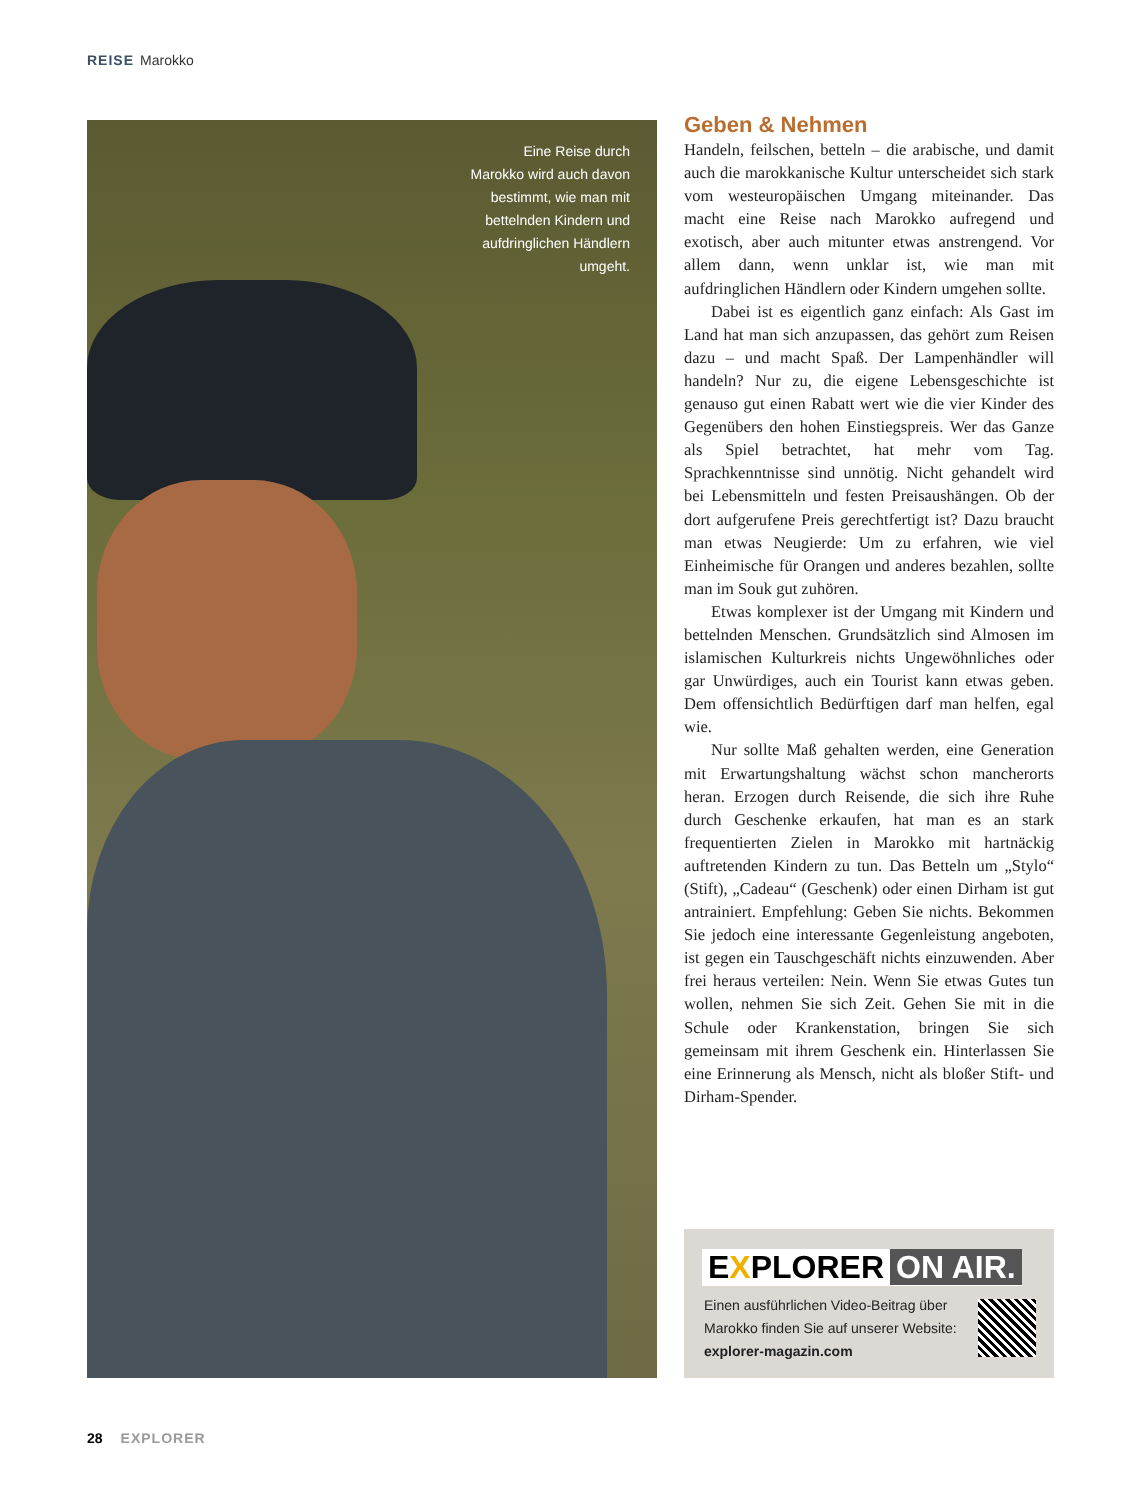REISE Marokko
Eine Reise durch Marokko wird auch davon bestimmt, wie man mit betteln­den Kindern und aufdringlichen Händ­lern umgeht.
Geben & Nehmen
Handeln, feilschen, betteln – die arabische, und damit auch die marokkanische Kultur unterscheidet sich stark vom westeuropäischen Umgang miteinander. Das macht eine Reise nach Marokko aufregend und exotisch, aber auch mitunter etwas anstrengend. Vor allem dann, wenn unklar ist, wie man mit aufdringlichen Händlern oder Kindern umgehen sollte.
Dabei ist es eigentlich ganz einfach: Als Gast im Land hat man sich anzupassen, das gehört zum Reisen dazu – und macht Spaß. Der Lampenhändler will handeln? Nur zu, die eigene Lebensgeschichte ist genauso gut einen Rabatt wert wie die vier Kinder des Gegenübers den hohen Einstiegspreis. Wer das Ganze als Spiel betrachtet, hat mehr vom Tag. Sprachkenntnisse sind unnötig. Nicht gehandelt wird bei Lebensmitteln und festen Preisaushängen. Ob der dort aufgerufene Preis gerechtfertigt ist? Dazu braucht man etwas Neugierde: Um zu erfahren, wie viel Einheimische für Orangen und anderes bezahlen, sollte man im Souk gut zuhören.
Etwas komplexer ist der Umgang mit Kindern und bettelnden Menschen. Grundsätzlich sind Almosen im islamischen Kulturkreis nichts Ungewöhnliches oder gar Unwürdiges, auch ein Tourist kann etwas geben. Dem offensichtlich Bedürftigen darf man helfen, egal wie.
Nur sollte Maß gehalten werden, eine Generation mit Erwartungshaltung wächst schon mancherorts heran. Erzogen durch Reisende, die sich ihre Ruhe durch Geschenke erkaufen, hat man es an stark frequentierten Zielen in Marokko mit hartnäckig auftretenden Kindern zu tun. Das Betteln um „Stylo“ (Stift), „Cadeau“ (Geschenk) oder einen Dirham ist gut antrainiert. Empfehlung: Geben Sie nichts. Bekommen Sie jedoch eine interessante Gegenleistung angeboten, ist gegen ein Tauschgeschäft nichts einzuwenden. Aber frei heraus verteilen: Nein. Wenn Sie etwas Gutes tun wollen, nehmen Sie sich Zeit. Gehen Sie mit in die Schule oder Krankenstation, bringen Sie sich gemeinsam mit ihrem Geschenk ein. Hinterlassen Sie eine Erinnerung als Mensch, nicht als bloßer Stift- und Dirham-Spender.
EXPLORER ON AIR.
Einen ausführlichen Video-Beitrag über
Marokko finden Sie auf unserer Website:
explorer-magazin.com
28 EXPLORER